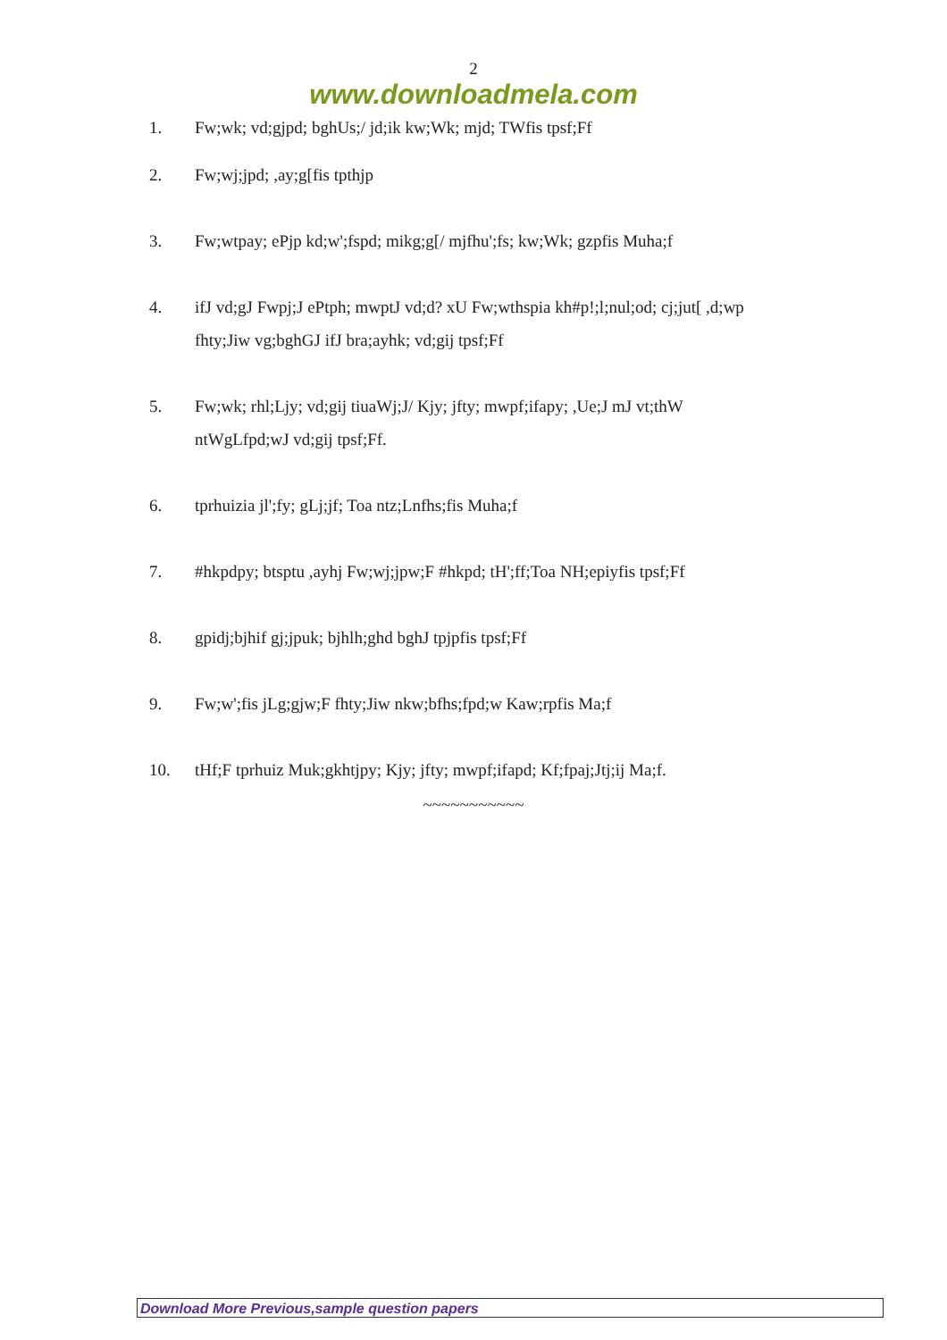2
www.downloadmela.com
1. Fw;wk; vd;gjpd; bghUs;/ jd;ik kw;Wk; mjd; TWfis tpsf;Ff
2. Fw;wj;jpd; ,ay;g[fis tpthjp
3. Fw;wtpay; ePjp kd;w';fspd; mikg;g[/ mjfhu';fs; kw;Wk; gzpfis Muha;f
4. ifJ vd;gJ Fwpj;J ePtph; mwptJ vd;d? xU Fw;wthspia kh#p!;l;nul;od; cj;jut[ ,d;wp fhty;Jiw vg;bghGJ ifJ bra;ayhk; vd;gij tpsf;Ff
5. Fw;wk; rhl;Ljy; vd;gij tiuaWj;J/ Kjy; jfty; mwpf;ifapy; ,Ue;J mJ vt;thW ntWgLfpd;wJ vd;gij tpsf;Ff.
6. tprhuizia jl';fy; gLj;jf; Toa ntz;Lnfhs;fis Muha;f
7. #hkpdpy; btsptu ,ayhj Fw;wj;jpw;F #hkpd; tH';ff;Toa NH;epiyfis tpsf;Ff
8. gpidj;bjhif gj;jpuk; bjhlh;ghd bghJ tpjpfis tpsf;Ff
9. Fw;w';fis jLg;gjw;F fhty;Jiw nkw;bfhs;fpd;w Kaw;rpfis Ma;f
10. tHf;F tprhuiz Muk;gkhtjpy; Kjy; jfty; mwpf;ifapd; Kf;fpaj;Jtj;ij Ma;f.
~~~~~~~~~~~
Download More Previous,sample question papers